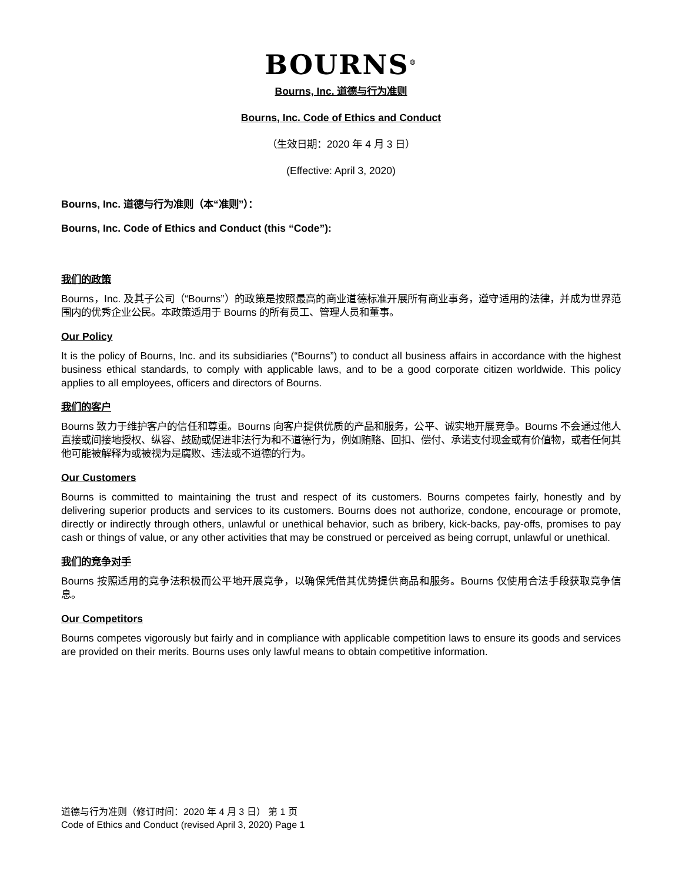BOURNS<sup>®</sup>
Bourns, Inc. 道德与行为准则
Bourns, Inc. Code of Ethics and Conduct
（生效日期：2020 年 4 月 3 日）
(Effective: April 3, 2020)
Bourns, Inc. 道德与行为准则（本“准则”）：
Bourns, Inc. Code of Ethics and Conduct (this “Code”):
我们的政策
Bourns，Inc. 及其子公司（“Bourns”）的政策是按照最高的商业道德标准开展所有商业事务，遵守适用的法律，并成为世界范围内的优秀企业公民。本政策适用于 Bourns 的所有员工、管理人员和董事。
Our Policy
It is the policy of Bourns, Inc. and its subsidiaries (“Bourns”) to conduct all business affairs in accordance with the highest business ethical standards, to comply with applicable laws, and to be a good corporate citizen worldwide. This policy applies to all employees, officers and directors of Bourns.
我们的客户
Bourns 致力于维护客户的信任和尊重。Bourns 向客户提供优质的产品和服务，公平、诚实地开展竞争。Bourns 不会通过他人直接或间接地授权、纵容、鼓励或促进非法行为和不道德行为，例如贿赂、回扣、偿付、承诺支付现金或有价值物，或者任何其他可能被解释为或被视为是腐败、违法或不道德的行为。
Our Customers
Bourns is committed to maintaining the trust and respect of its customers. Bourns competes fairly, honestly and by delivering superior products and services to its customers. Bourns does not authorize, condone, encourage or promote, directly or indirectly through others, unlawful or unethical behavior, such as bribery, kick-backs, pay-offs, promises to pay cash or things of value, or any other activities that may be construed or perceived as being corrupt, unlawful or unethical.
我们的竞争对手
Bourns 按照适用的竞争法积极而公平地开展竞争，以确保凭借其优势提供商品和服务。Bourns 仅使用合法手段获取竞争信息。
Our Competitors
Bourns competes vigorously but fairly and in compliance with applicable competition laws to ensure its goods and services are provided on their merits. Bourns uses only lawful means to obtain competitive information.
道德与行为准则（修订时间：2020 年 4 月 3 日） 第 1 页
Code of Ethics and Conduct (revised April 3, 2020) Page 1